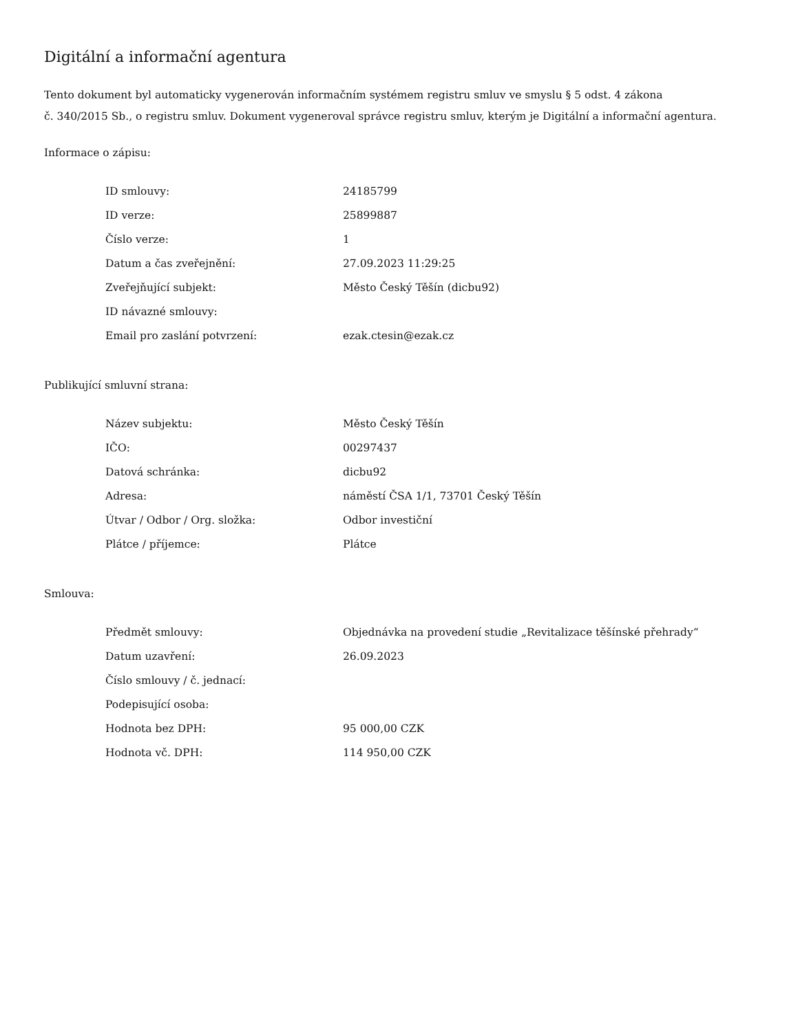Digitální a informační agentura
Tento dokument byl automaticky vygenerován informačním systémem registru smluv ve smyslu § 5 odst. 4 zákona
č. 340/2015 Sb., o registru smluv. Dokument vygeneroval správce registru smluv, kterým je Digitální a informační agentura.
Informace o zápisu:
| ID smlouvy: | 24185799 |
| ID verze: | 25899887 |
| Číslo verze: | 1 |
| Datum a čas zveřejnění: | 27.09.2023 11:29:25 |
| Zveřejňující subjekt: | Město Český Těšín (dicbu92) |
| ID návazné smlouvy: | |
| Email pro zaslání potvrzení: | ezak.ctesin@ezak.cz |
Publikující smluvní strana:
| Název subjektu: | Město Český Těšín |
| IČO: | 00297437 |
| Datová schránka: | dicbu92 |
| Adresa: | náměstí ČSA 1/1, 73701 Český Těšín |
| Útvar / Odbor / Org. složka: | Odbor investiční |
| Plátce / příjemce: | Plátce |
Smlouva:
| Předmět smlouvy: | Objednávka na provedení studie „Revitalizace těšínské přehrady“ |
| Datum uzavření: | 26.09.2023 |
| Číslo smlouvy / č. jednací: | |
| Podepisující osoba: | |
| Hodnota bez DPH: | 95 000,00 CZK |
| Hodnota vč. DPH: | 114 950,00 CZK |